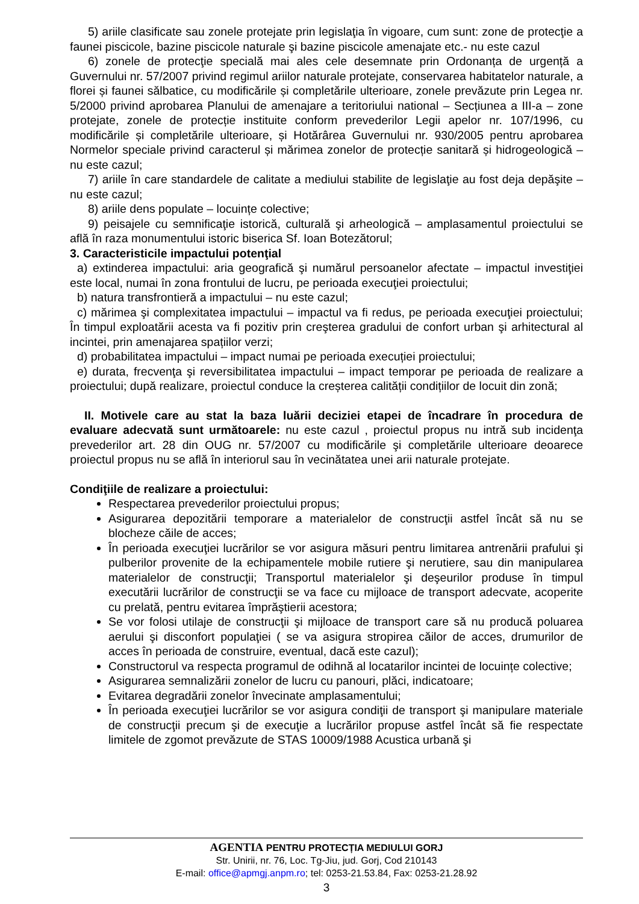5) ariile clasificate sau zonele protejate prin legislaţia în vigoare, cum sunt: zone de protecţie a faunei piscicole, bazine piscicole naturale şi bazine piscicole amenajate etc.- nu este cazul
6) zonele de protecţie specială mai ales cele desemnate prin Ordonanța de urgență a Guvernului nr. 57/2007 privind regimul ariilor naturale protejate, conservarea habitatelor naturale, a florei și faunei sălbatice, cu modificările și completările ulterioare, zonele prevăzute prin Legea nr. 5/2000 privind aprobarea Planului de amenajare a teritoriului national – Secțiunea a III-a – zone protejate, zonele de protecție instituite conform prevederilor Legii apelor nr. 107/1996, cu modificările și completările ulterioare, și Hotărârea Guvernului nr. 930/2005 pentru aprobarea Normelor speciale privind caracterul și mărimea zonelor de protecție sanitară și hidrogeologică – nu este cazul;
7) ariile în care standardele de calitate a mediului stabilite de legislaţie au fost deja depăşite – nu este cazul;
8) ariile dens populate – locuințe colective;
9) peisajele cu semnificaţie istorică, culturală şi arheologică – amplasamentul proiectului se află în raza monumentului istoric biserica Sf. Ioan Botezătorul;
3. Caracteristicile impactului potenţial
a) extinderea impactului: aria geografică şi numărul persoanelor afectate – impactul investiţiei este local, numai în zona frontului de lucru, pe perioada execuţiei proiectului;
b) natura transfrontieră a impactului – nu este cazul;
c) mărimea şi complexitatea impactului – impactul va fi redus, pe perioada execuţiei proiectului; În timpul exploatării acesta va fi pozitiv prin creşterea gradului de confort urban şi arhitectural al incintei, prin amenajarea spațiilor verzi;
d) probabilitatea impactului – impact numai pe perioada execuției proiectului;
e) durata, frecvenţa şi reversibilitatea impactului – impact temporar pe perioada de realizare a proiectului; după realizare, proiectul conduce la creșterea calității condițiilor de locuit din zonă;
II. Motivele care au stat la baza luării deciziei etapei de încadrare în procedura de evaluare adecvată sunt următoarele: nu este cazul , proiectul propus nu intră sub incidenţa prevederilor art. 28 din OUG nr. 57/2007 cu modificările şi completările ulterioare deoarece proiectul propus nu se află în interiorul sau în vecinătatea unei arii naturale protejate.
Condiţiile de realizare a proiectului:
Respectarea prevederilor proiectului propus;
Asigurarea depozitării temporare a materialelor de construcţii astfel încât să nu se blocheze căile de acces;
În perioada execuţiei lucrărilor se vor asigura măsuri pentru limitarea antrenării prafului şi pulberilor provenite de la echipamentele mobile rutiere şi nerutiere, sau din manipularea materialelor de construcţii; Transportul materialelor şi deşeurilor produse în timpul executării lucrărilor de construcţii se va face cu mijloace de transport adecvate, acoperite cu prelată, pentru evitarea împrăştierii acestora;
Se vor folosi utilaje de construcţii şi mijloace de transport care să nu producă poluarea aerului şi disconfort populaţiei ( se va asigura stropirea căilor de acces, drumurilor de acces în perioada de construire, eventual, dacă este cazul);
Constructorul va respecta programul de odihnă al locatarilor incintei de locuințe colective;
Asigurarea semnalizării zonelor de lucru cu panouri, plăci, indicatoare;
Evitarea degradării zonelor învecinate amplasamentului;
În perioada execuţiei lucrărilor se vor asigura condiţii de transport şi manipulare materiale de construcţii precum şi de execuţie a lucrărilor propuse astfel încât să fie respectate limitele de zgomot prevăzute de STAS 10009/1988 Acustica urbană şi
AGENTIA PENTRU PROTECȚIA MEDIULUI GORJ
Str. Unirii, nr. 76, Loc. Tg-Jiu, jud. Gorj, Cod 210143
E-mail: office@apmgj.anpm.ro; tel: 0253-21.53.84, Fax: 0253-21.28.92
3